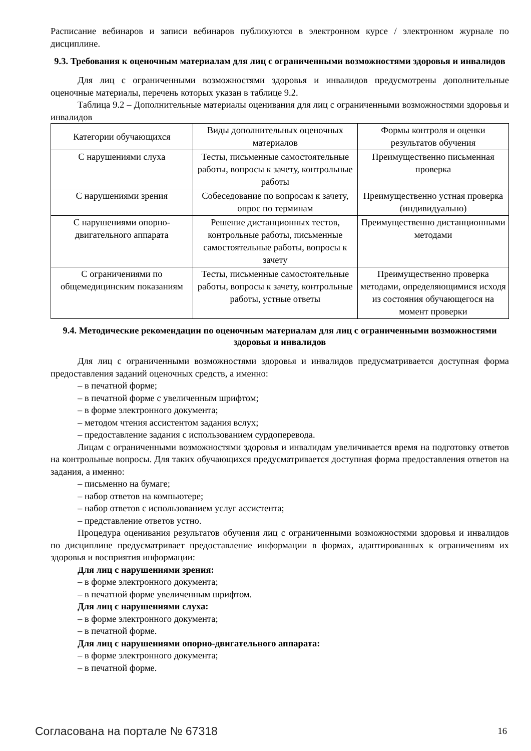Расписание вебинаров и записи вебинаров публикуются в электронном курсе / электронном журнале по дисциплине.
9.3. Требования к оценочным материалам для лиц с ограниченными возможностями здоровья и инвалидов
Для лиц с ограниченными возможностями здоровья и инвалидов предусмотрены дополнительные оценочные материалы, перечень которых указан в таблице 9.2.
Таблица 9.2 – Дополнительные материалы оценивания для лиц с ограниченными возможностями здоровья и инвалидов
| Категории обучающихся | Виды дополнительных оценочных материалов | Формы контроля и оценки результатов обучения |
| --- | --- | --- |
| С нарушениями слуха | Тесты, письменные самостоятельные работы, вопросы к зачету, контрольные работы | Преимущественно письменная проверка |
| С нарушениями зрения | Собеседование по вопросам к зачету, опрос по терминам | Преимущественно устная проверка (индивидуально) |
| С нарушениями опорно-двигательного аппарата | Решение дистанционных тестов, контрольные работы, письменные самостоятельные работы, вопросы к зачету | Преимущественно дистанционными методами |
| С ограничениями по общемедицинским показаниям | Тесты, письменные самостоятельные работы, вопросы к зачету, контрольные работы, устные ответы | Преимущественно проверка методами, определяющимися исходя из состояния обучающегося на момент проверки |
9.4. Методические рекомендации по оценочным материалам для лиц с ограниченными возможностями здоровья и инвалидов
Для лиц с ограниченными возможностями здоровья и инвалидов предусматривается доступная форма предоставления заданий оценочных средств, а именно:
– в печатной форме;
– в печатной форме с увеличенным шрифтом;
– в форме электронного документа;
– методом чтения ассистентом задания вслух;
– предоставление задания с использованием сурдоперевода.
Лицам с ограниченными возможностями здоровья и инвалидам увеличивается время на подготовку ответов на контрольные вопросы. Для таких обучающихся предусматривается доступная форма предоставления ответов на задания, а именно:
– письменно на бумаге;
– набор ответов на компьютере;
– набор ответов с использованием услуг ассистента;
– представление ответов устно.
Процедура оценивания результатов обучения лиц с ограниченными возможностями здоровья и инвалидов по дисциплине предусматривает предоставление информации в формах, адаптированных к ограничениям их здоровья и восприятия информации:
Для лиц с нарушениями зрения:
– в форме электронного документа;
– в печатной форме увеличенным шрифтом.
Для лиц с нарушениями слуха:
– в форме электронного документа;
– в печатной форме.
Для лиц с нарушениями опорно-двигательного аппарата:
– в форме электронного документа;
– в печатной форме.
Согласована на портале № 67318 16